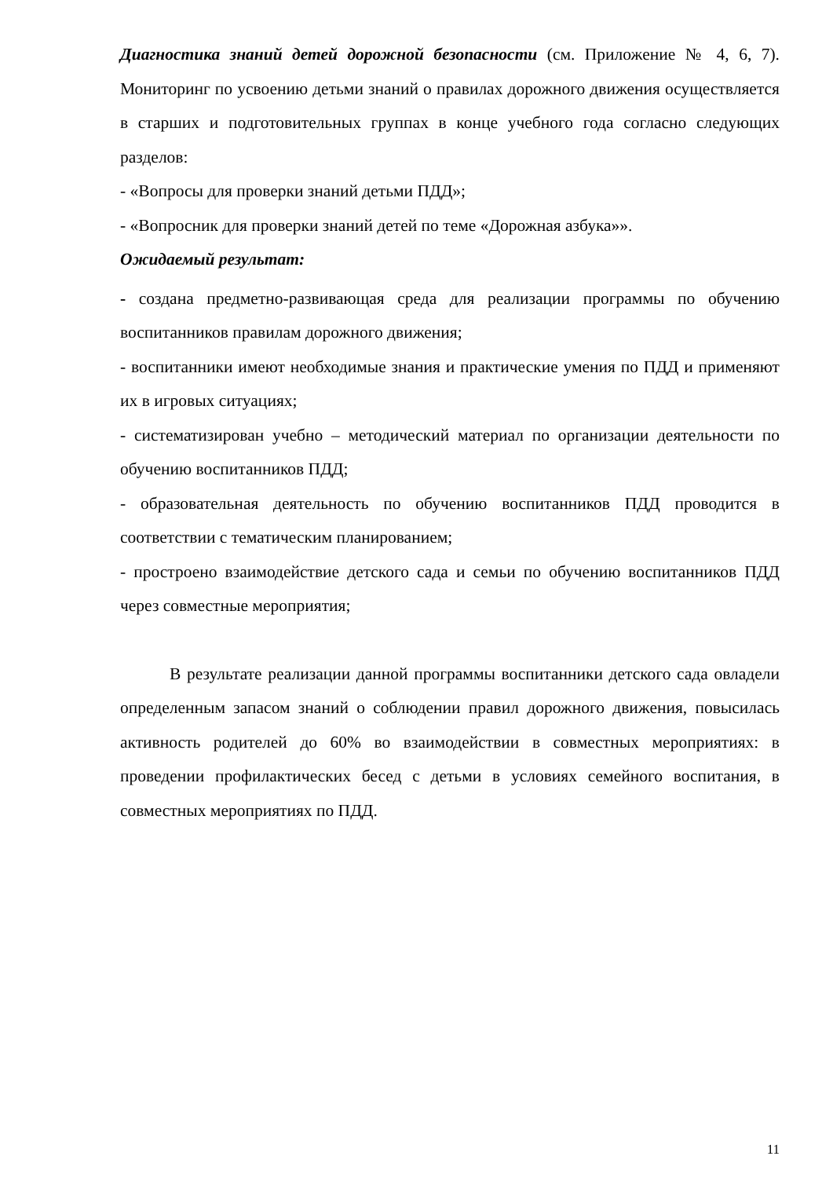Диагностика знаний детей дорожной безопасности (см. Приложение № 4, 6, 7). Мониторинг по усвоению детьми знаний о правилах дорожного движения осуществляется в старших и подготовительных группах в конце учебного года согласно следующих разделов:
- «Вопросы для проверки знаний детьми ПДД»;
- «Вопросник для проверки знаний детей по теме «Дорожная азбука»».
Ожидаемый результат:
- создана предметно-развивающая среда для реализации программы по обучению воспитанников правилам дорожного движения;
- воспитанники имеют необходимые знания и практические умения по ПДД и применяют их в игровых ситуациях;
- систематизирован учебно – методический материал по организации деятельности по обучению воспитанников ПДД;
- образовательная деятельность по обучению воспитанников ПДД проводится в соответствии с тематическим планированием;
- простроено взаимодействие детского сада и семьи по обучению воспитанников ПДД через совместные мероприятия;
В результате реализации данной программы воспитанники детского сада овладели определенным запасом знаний о соблюдении правил дорожного движения, повысилась активность родителей до 60% во взаимодействии в совместных мероприятиях: в проведении профилактических бесед с детьми в условиях семейного воспитания, в совместных мероприятиях по ПДД.
11